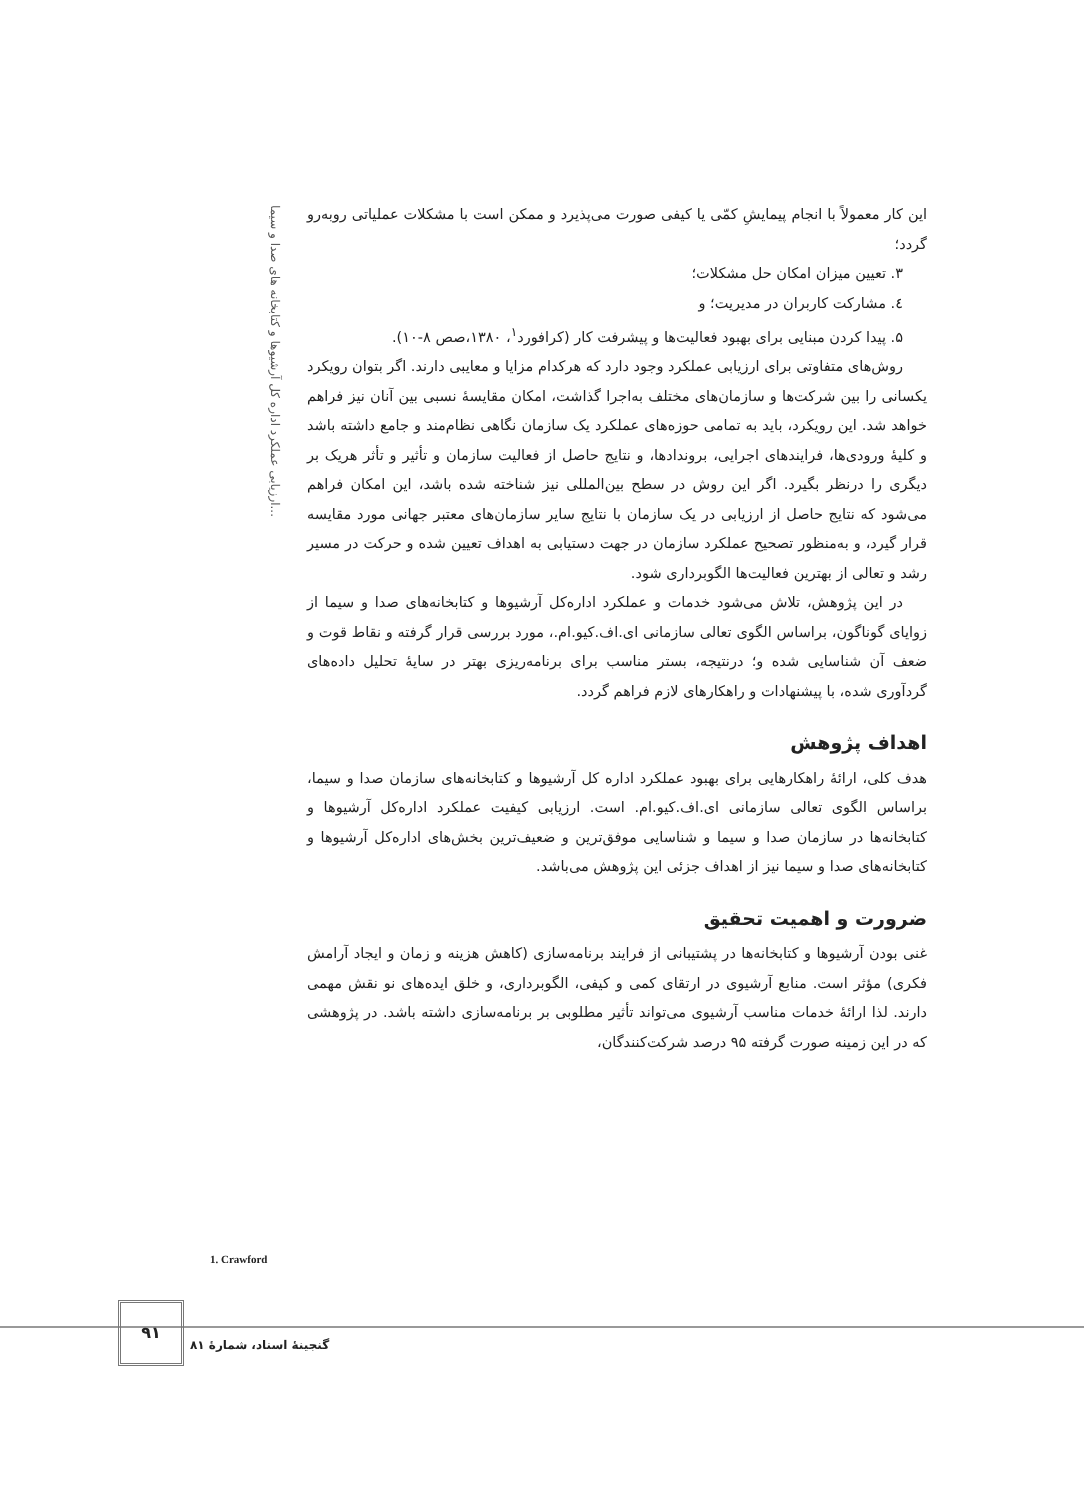ارزیابی عملکرد اداره کل آرشیوها و کتابخانه های صدا و سیما...
این کار معمولاً با انجام پیمایشِ کمّی یا کیفی صورت می‌پذیرد و ممکن است با مشکلات عملیاتی روبه‌رو گردد؛
۳. تعیین میزان امکان حل مشکلات؛
٤. مشارکت کاربران در مدیریت؛ و
۵. پیدا کردن مبنایی برای بهبود فعالیت‌ها و پیشرفت کار (کرافورد<sup>۱</sup>، ۱۳۸۰،صص ۸-۱۰).
روش‌های متفاوتی برای ارزیابی عملکرد وجود دارد که هرکدام مزایا و معایبی دارند. اگر بتوان رویکرد یکسانی را بین شرکت‌ها و سازمان‌های مختلف به‌اجرا گذاشت، امکان مقایسهٔ نسبی بین آنان نیز فراهم خواهد شد. این رویکرد، باید به تمامی حوزه‌های عملکرد یک سازمان نگاهی نظام‌مند و جامع داشته باشد و کلیهٔ ورودی‌ها، فرایندهای اجرایی، بروندادها، و نتایج حاصل از فعالیت سازمان و تأثیر و تأثر هریک بر دیگری را درنظر بگیرد. اگر این روش در سطح بین‌المللی نیز شناخته شده باشد، این امکان فراهم می‌شود که نتایج حاصل از ارزیابی در یک سازمان با نتایج سایر سازمان‌های معتبر جهانی مورد مقایسه قرار گیرد، و به‌منظور تصحیح عملکرد سازمان در جهت دستیابی به اهداف تعیین شده و حرکت در مسیر رشد و تعالی از بهترین فعالیت‌ها الگوبرداری شود.
در این پژوهش، تلاش می‌شود خدمات و عملکرد اداره‌کل آرشیوها و کتابخانه‌های صدا و سیما از زوایای گوناگون، براساس الگوی تعالی سازمانی ای.اف.کیو.ام.، مورد بررسی قرار گرفته و نقاط قوت و ضعف آن شناسایی شده و؛ درنتیجه، بستر مناسب برای برنامه‌ریزی بهتر در سایهٔ تحلیل داده‌های گردآوری شده، با پیشنهادات و راهکارهای لازم فراهم گردد.
اهداف پژوهش
هدف کلی، ارائهٔ راهکارهایی برای بهبود عملکرد اداره کل آرشیوها و کتابخانه‌های سازمان صدا و سیما، براساس الگوی تعالی سازمانی ای.اف.کیو.ام. است. ارزیابی کیفیت عملکرد اداره‌کل آرشیوها و کتابخانه‌ها در سازمان صدا و سیما و شناسایی موفق‌ترین و ضعیف‌ترین بخش‌های اداره‌کل آرشیوها و کتابخانه‌های صدا و سیما نیز از اهداف جزئی این پژوهش می‌باشد.
ضرورت و اهمیت تحقیق
غنی بودن آرشیوها و کتابخانه‌ها در پشتیبانی از فرایند برنامه‌سازی (کاهش هزینه و زمان و ایجاد آرامش فکری) مؤثر است. منابع آرشیوی در ارتقای کمی و کیفی، الگوبرداری، و خلق ایده‌های نو نقش مهمی دارند. لذا ارائهٔ خدمات مناسب آرشیوی می‌تواند تأثیر مطلوبی بر برنامه‌سازی داشته باشد. در پژوهشی که در این زمینه صورت گرفته ۹۵ درصد شرکت‌کنندگان،
1. Crawford
۹۱
گنجینهٔ اسناد، شمارهٔ ۸۱